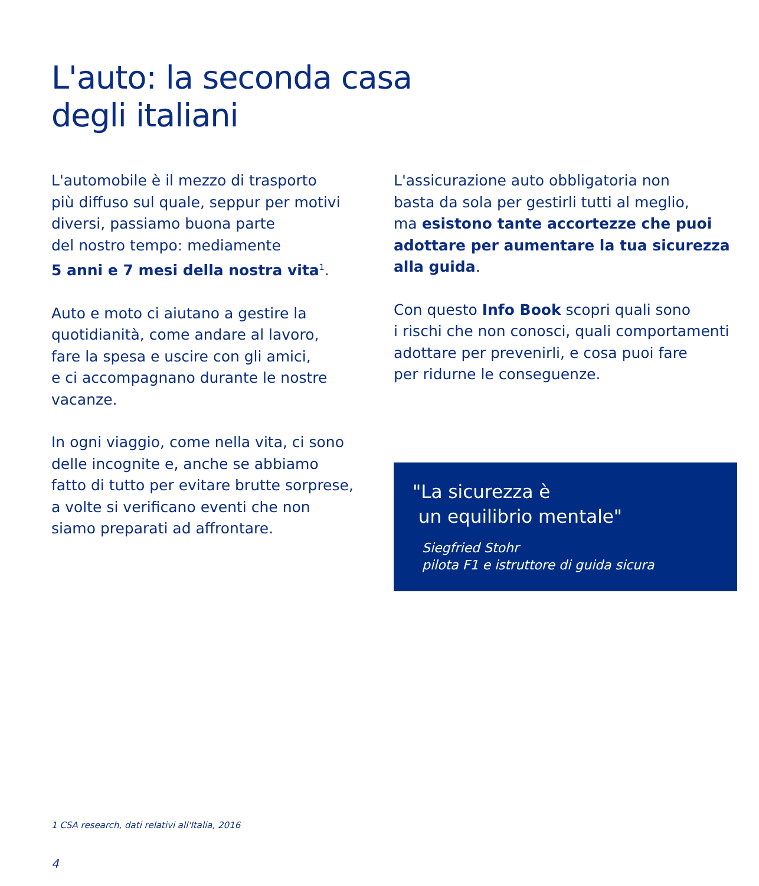L'auto: la seconda casa
degli italiani
L'automobile è il mezzo di trasporto
più diffuso sul quale, seppur per motivi
diversi, passiamo buona parte
del nostro tempo: mediamente
5 anni e 7 mesi della nostra vita<sup>1</sup>.
Auto e moto ci aiutano a gestire la
quotidianità, come andare al lavoro,
fare la spesa e uscire con gli amici,
e ci accompagnano durante le nostre
vacanze.
In ogni viaggio, come nella vita, ci sono
delle incognite e, anche se abbiamo
fatto di tutto per evitare brutte sorprese,
a volte si verificano eventi che non
siamo preparati ad affrontare.
L'assicurazione auto obbligatoria non
basta da sola per gestirli tutti al meglio,
ma esistono tante accortezze che puoi
adottare per aumentare la tua sicurezza
alla guida.
Con questo Info Book scopri quali sono
i rischi che non conosci, quali comportamenti
adottare per prevenirli, e cosa puoi fare
per ridurne le conseguenze.
"La sicurezza è
un equilibrio mentale"
Siegfried Stohr
pilota F1 e istruttore di guida sicura
1 CSA research, dati relativi all'Italia, 2016
4